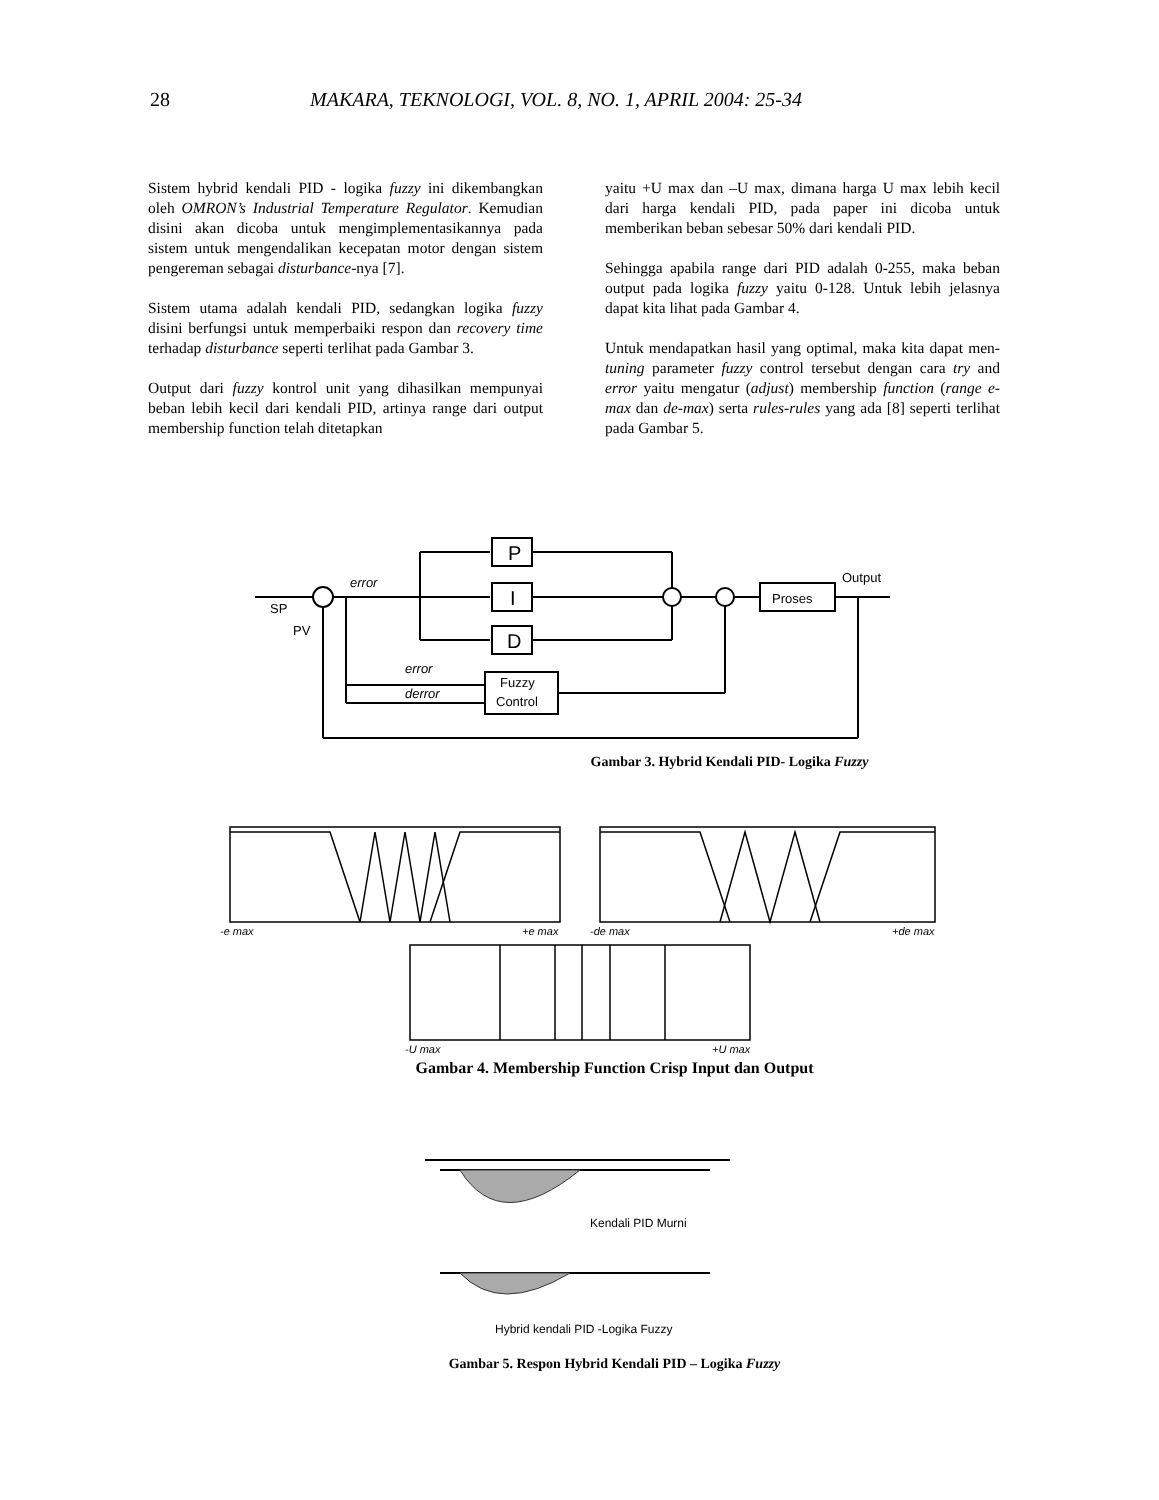28 MAKARA, TEKNOLOGI, VOL. 8, NO. 1, APRIL 2004: 25-34
Sistem hybrid kendali PID - logika fuzzy ini dikembangkan oleh OMRON’s Industrial Temperature Regulator. Kemudian disini akan dicoba untuk mengimplementasikannya pada sistem untuk mengendalikan kecepatan motor dengan sistem pengereman sebagai disturbance-nya [7].
Sistem utama adalah kendali PID, sedangkan logika fuzzy disini berfungsi untuk memperbaiki respon dan recovery time terhadap disturbance seperti terlihat pada Gambar 3.
Output dari fuzzy kontrol unit yang dihasilkan mempunyai beban lebih kecil dari kendali PID, artinya range dari output membership function telah ditetapkan
yaitu +U max dan –U max, dimana harga U max lebih kecil dari harga kendali PID, pada paper ini dicoba untuk memberikan beban sebesar 50% dari kendali PID.
Sehingga apabila range dari PID adalah 0-255, maka beban output pada logika fuzzy yaitu 0-128. Untuk lebih jelasnya dapat kita lihat pada Gambar 4.
Untuk mendapatkan hasil yang optimal, maka kita dapat men-tuning parameter fuzzy control tersebut dengan cara try and error yaitu mengatur (adjust) membership function (range e-max dan de-max) serta rules-rules yang ada [8] seperti terlihat pada Gambar 5.
P
I
D
Proses
Output
SP
PV
error
error
derror
Fuzzy
Control
Gambar 3. Hybrid Kendali PID- Logika Fuzzy
-e max
+e max
-de max
+de max
-U max
+U max
Gambar 4. Membership Function Crisp Input dan Output
Kendali PID Murni
Hybrid kendali PID -Logika Fuzzy
Gambar 5. Respon Hybrid Kendali PID – Logika Fuzzy